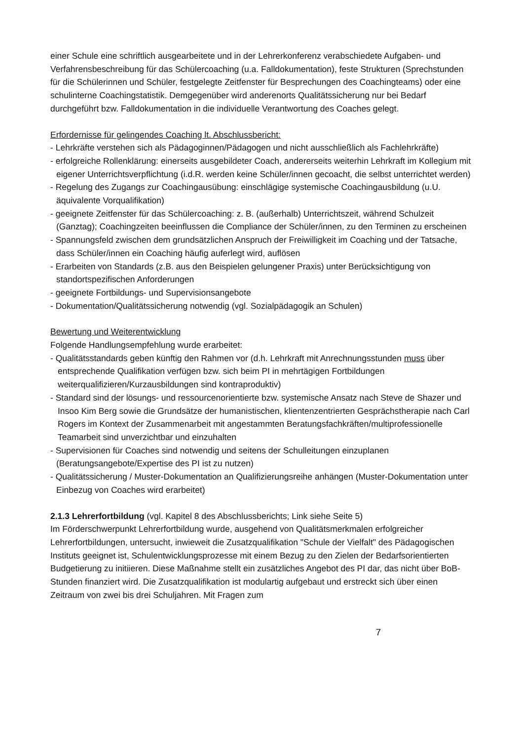einer Schule eine schriftlich ausgearbeitete und in der Lehrerkonferenz verabschiedete Aufgaben- und Verfahrensbeschreibung für das Schülercoaching (u.a. Falldokumentation), feste Strukturen (Sprechstunden für die Schülerinnen und Schüler, festgelegte Zeitfenster für Besprechungen des Coachingteams) oder eine schulinterne Coachingstatistik. Demgegenüber wird anderenorts Qualitätssicherung nur bei Bedarf durchgeführt bzw. Falldokumentation in die individuelle Verantwortung des Coaches gelegt.
Erfordernisse für gelingendes Coaching lt. Abschlussbericht:
- Lehrkräfte verstehen sich als Pädagoginnen/Pädagogen und nicht ausschließlich als Fachlehrkräfte)
- erfolgreiche Rollenklärung: einerseits ausgebildeter Coach, andererseits weiterhin Lehrkraft im Kollegium mit eigener Unterrichtsverpflichtung (i.d.R. werden keine Schüler/innen gecoacht, die selbst unterrichtet werden)
- Regelung des Zugangs zur Coachingausübung: einschlägige systemische Coachingausbildung (u.U. äquivalente Vorqualifikation)
- geeignete Zeitfenster für das Schülercoaching: z. B. (außerhalb) Unterrichtszeit, während Schulzeit (Ganztag); Coachingzeiten beeinflussen die Compliance der Schüler/innen, zu den Terminen zu erscheinen
- Spannungsfeld zwischen dem grundsätzlichen Anspruch der Freiwilligkeit im Coaching und der Tatsache, dass Schüler/innen ein Coaching häufig auferlegt wird, auflösen
- Erarbeiten von Standards (z.B. aus den Beispielen gelungener Praxis) unter Berücksichtigung von standortspezifischen Anforderungen
- geeignete Fortbildungs- und Supervisionsangebote
- Dokumentation/Qualitätssicherung notwendig (vgl. Sozialpädagogik an Schulen)
Bewertung und Weiterentwicklung
Folgende Handlungsempfehlung wurde erarbeitet:
- Qualitätsstandards geben künftig den Rahmen vor (d.h. Lehrkraft mit Anrechnungsstunden muss über entsprechende Qualifikation verfügen bzw. sich beim PI in mehrtägigen Fortbildungen weiterqualifizieren/Kurzausbildungen sind kontraproduktiv)
- Standard sind der lösungs- und ressourcenorientierte bzw. systemische Ansatz nach Steve de Shazer und Insoo Kim Berg sowie die Grundsätze der humanistischen, klientenzentrierten Gesprächstherapie nach Carl Rogers im Kontext der Zusammenarbeit mit angestammten Beratungsfachkräften/multiprofessionelle Teamarbeit sind unverzichtbar und einzuhalten
- Supervisionen für Coaches sind notwendig und seitens der Schulleitungen einzuplanen (Beratungsangebote/Expertise des PI ist zu nutzen)
- Qualitätssicherung / Muster-Dokumentation an Qualifizierungsreihe anhängen (Muster-Dokumentation unter Einbezug von Coaches wird erarbeitet)
2.1.3 Lehrerfortbildung (vgl. Kapitel 8 des Abschlussberichts; Link siehe Seite 5)
Im Förderschwerpunkt Lehrerfortbildung wurde, ausgehend von Qualitätsmerkmalen erfolgreicher Lehrerfortbildungen, untersucht, inwieweit die Zusatzqualifikation "Schule der Vielfalt" des Pädagogischen Instituts geeignet ist, Schulentwicklungsprozesse mit einem Bezug zu den Zielen der Bedarfsorientierten Budgetierung zu initiieren. Diese Maßnahme stellt ein zusätzliches Angebot des PI dar, das nicht über BoB-Stunden finanziert wird. Die Zusatzqualifikation ist modulartig aufgebaut und erstreckt sich über einen Zeitraum von zwei bis drei Schuljahren. Mit Fragen zum
7